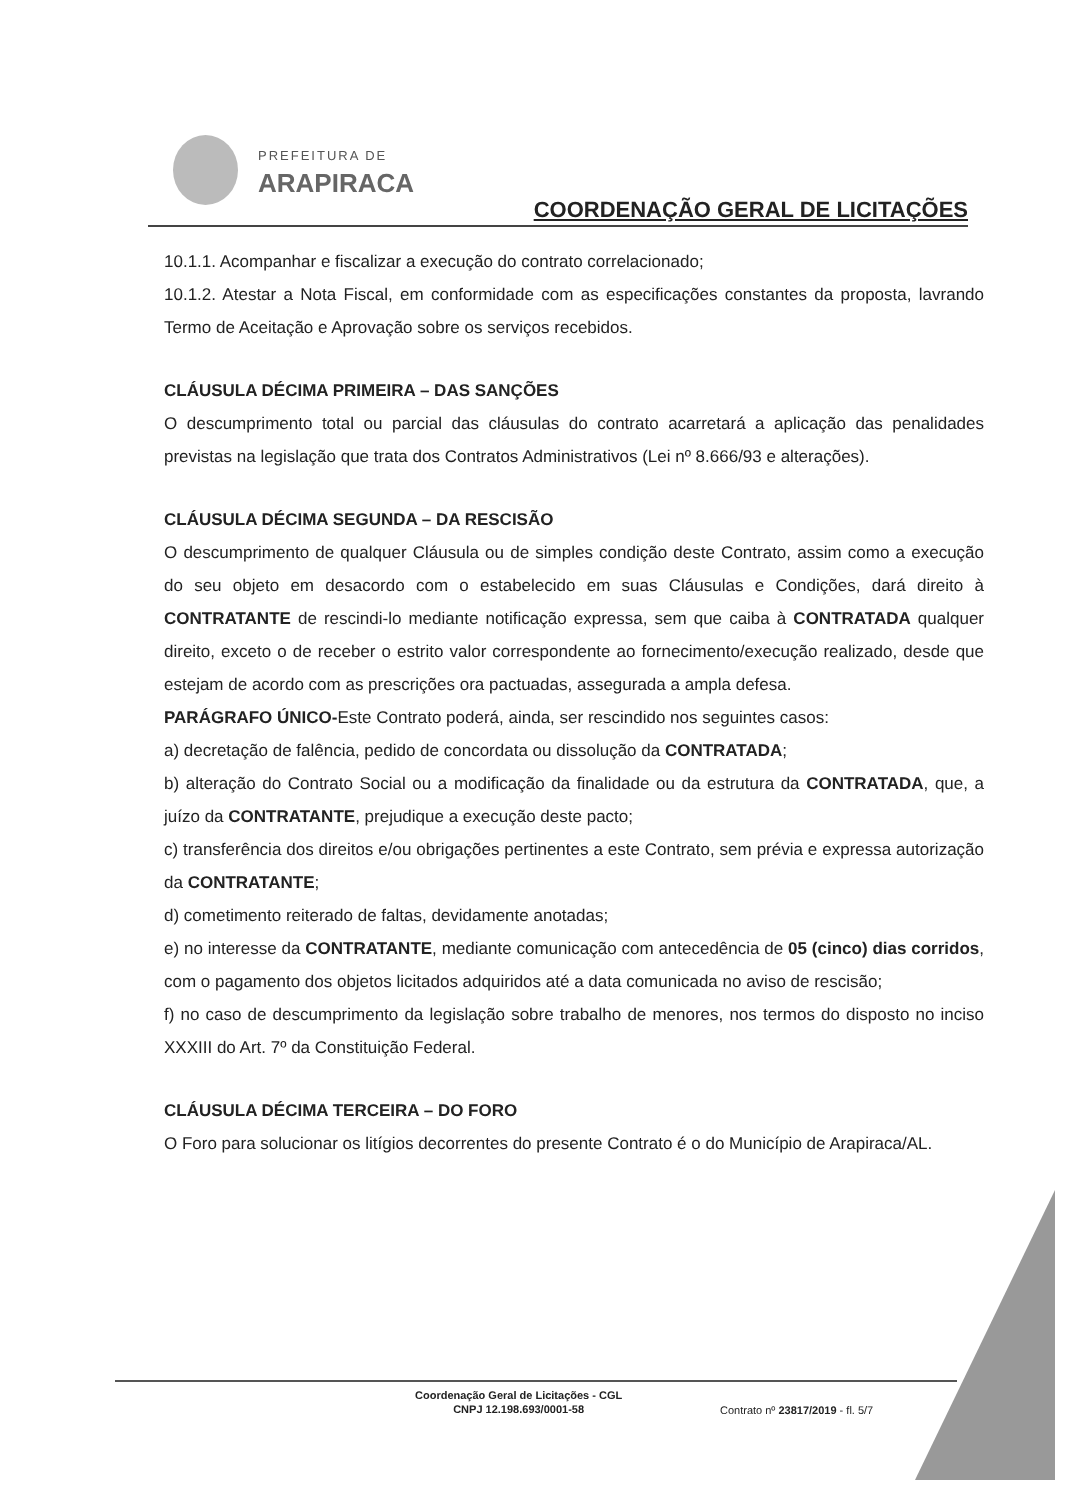PREFEITURA DE
ARAPIRACA
COORDENAÇÃO GERAL DE LICITAÇÕES
10.1.1. Acompanhar e fiscalizar a execução do contrato correlacionado;
10.1.2. Atestar a Nota Fiscal, em conformidade com as especificações constantes da proposta, lavrando Termo de Aceitação e Aprovação sobre os serviços recebidos.
CLÁUSULA DÉCIMA PRIMEIRA – DAS SANÇÕES
O descumprimento total ou parcial das cláusulas do contrato acarretará a aplicação das penalidades previstas na legislação que trata dos Contratos Administrativos (Lei nº 8.666/93 e alterações).
CLÁUSULA DÉCIMA SEGUNDA – DA RESCISÃO
O descumprimento de qualquer Cláusula ou de simples condição deste Contrato, assim como a execução do seu objeto em desacordo com o estabelecido em suas Cláusulas e Condições, dará direito à CONTRATANTE de rescindi-lo mediante notificação expressa, sem que caiba à CONTRATADA qualquer direito, exceto o de receber o estrito valor correspondente ao fornecimento/execução realizado, desde que estejam de acordo com as prescrições ora pactuadas, assegurada a ampla defesa.
PARÁGRAFO ÚNICO-Este Contrato poderá, ainda, ser rescindido nos seguintes casos:
a) decretação de falência, pedido de concordata ou dissolução da CONTRATADA;
b) alteração do Contrato Social ou a modificação da finalidade ou da estrutura da CONTRATADA, que, a juízo da CONTRATANTE, prejudique a execução deste pacto;
c) transferência dos direitos e/ou obrigações pertinentes a este Contrato, sem prévia e expressa autorização da CONTRATANTE;
d) cometimento reiterado de faltas, devidamente anotadas;
e) no interesse da CONTRATANTE, mediante comunicação com antecedência de 05 (cinco) dias corridos, com o pagamento dos objetos licitados adquiridos até a data comunicada no aviso de rescisão;
f) no caso de descumprimento da legislação sobre trabalho de menores, nos termos do disposto no inciso XXXIII do Art. 7º da Constituição Federal.
CLÁUSULA DÉCIMA TERCEIRA – DO FORO
O Foro para solucionar os litígios decorrentes do presente Contrato é o do Município de Arapiraca/AL.
Coordenação Geral de Licitações - CGL
CNPJ 12.198.693/0001-58
Contrato nº 23817/2019 - fl. 5/7